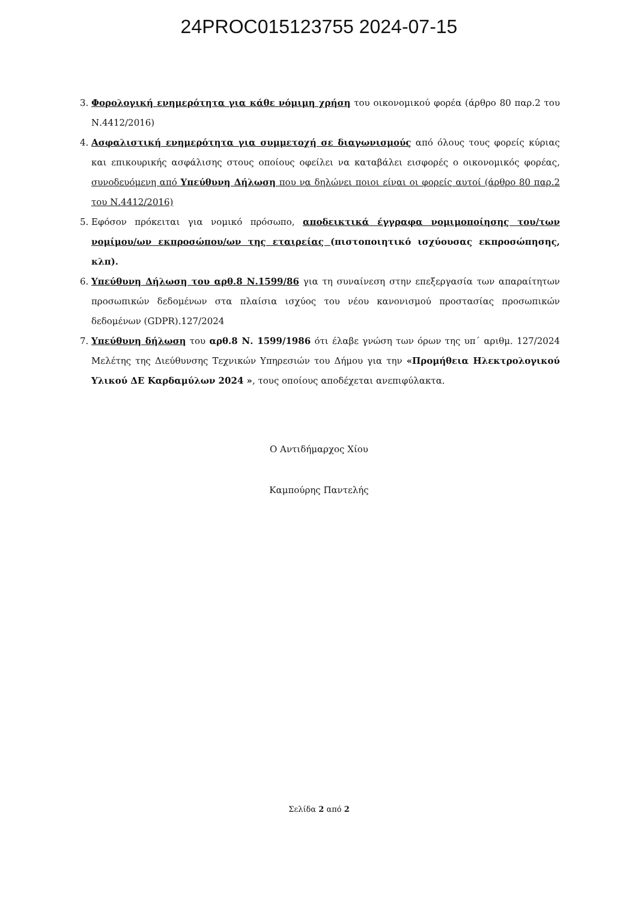24PROC015123755 2024-07-15
3. Φορολογική ενημερότητα για κάθε νόμιμη χρήση του οικονομικού φορέα (άρθρο 80 παρ.2 του Ν.4412/2016)
4. Ασφαλιστική ενημερότητα για συμμετοχή σε διαγωνισμούς από όλους τους φορείς κύριας και επικουρικής ασφάλισης στους οποίους οφείλει να καταβάλει εισφορές ο οικονομικός φορέας, συνοδευόμενη από Υπεύθυνη Δήλωση που να δηλώνει ποιοι είναι οι φορείς αυτοί (άρθρο 80 παρ.2 του Ν.4412/2016)
5. Εφόσον πρόκειται για νομικό πρόσωπο, αποδεικτικά έγγραφα νομιμοποίησης του/των νομίμου/ων εκπροσώπου/ων της εταιρείας (πιστοποιητικό ισχύουσας εκπροσώπησης, κλπ).
6. Υπεύθυνη Δήλωση του αρθ.8 Ν.1599/86 για τη συναίνεση στην επεξεργασία των απαραίτητων προσωπικών δεδομένων στα πλαίσια ισχύος του νέου κανονισμού προστασίας προσωπικών δεδομένων (GDPR).127/2024
7. Υπεύθυνη δήλωση του αρθ.8 Ν. 1599/1986 ότι έλαβε γνώση των όρων της υπ΄ αριθμ. 127/2024 Μελέτης της Διεύθυνσης Τεχνικών Υπηρεσιών του Δήμου για την «Προμήθεια Ηλεκτρολογικού Υλικού ΔΕ Καρδαμύλων 2024 », τους οποίους αποδέχεται ανεπιφύλακτα.
Ο Αντιδήμαρχος Χίου
Καμπούρης Παντελής
Σελίδα 2 από 2